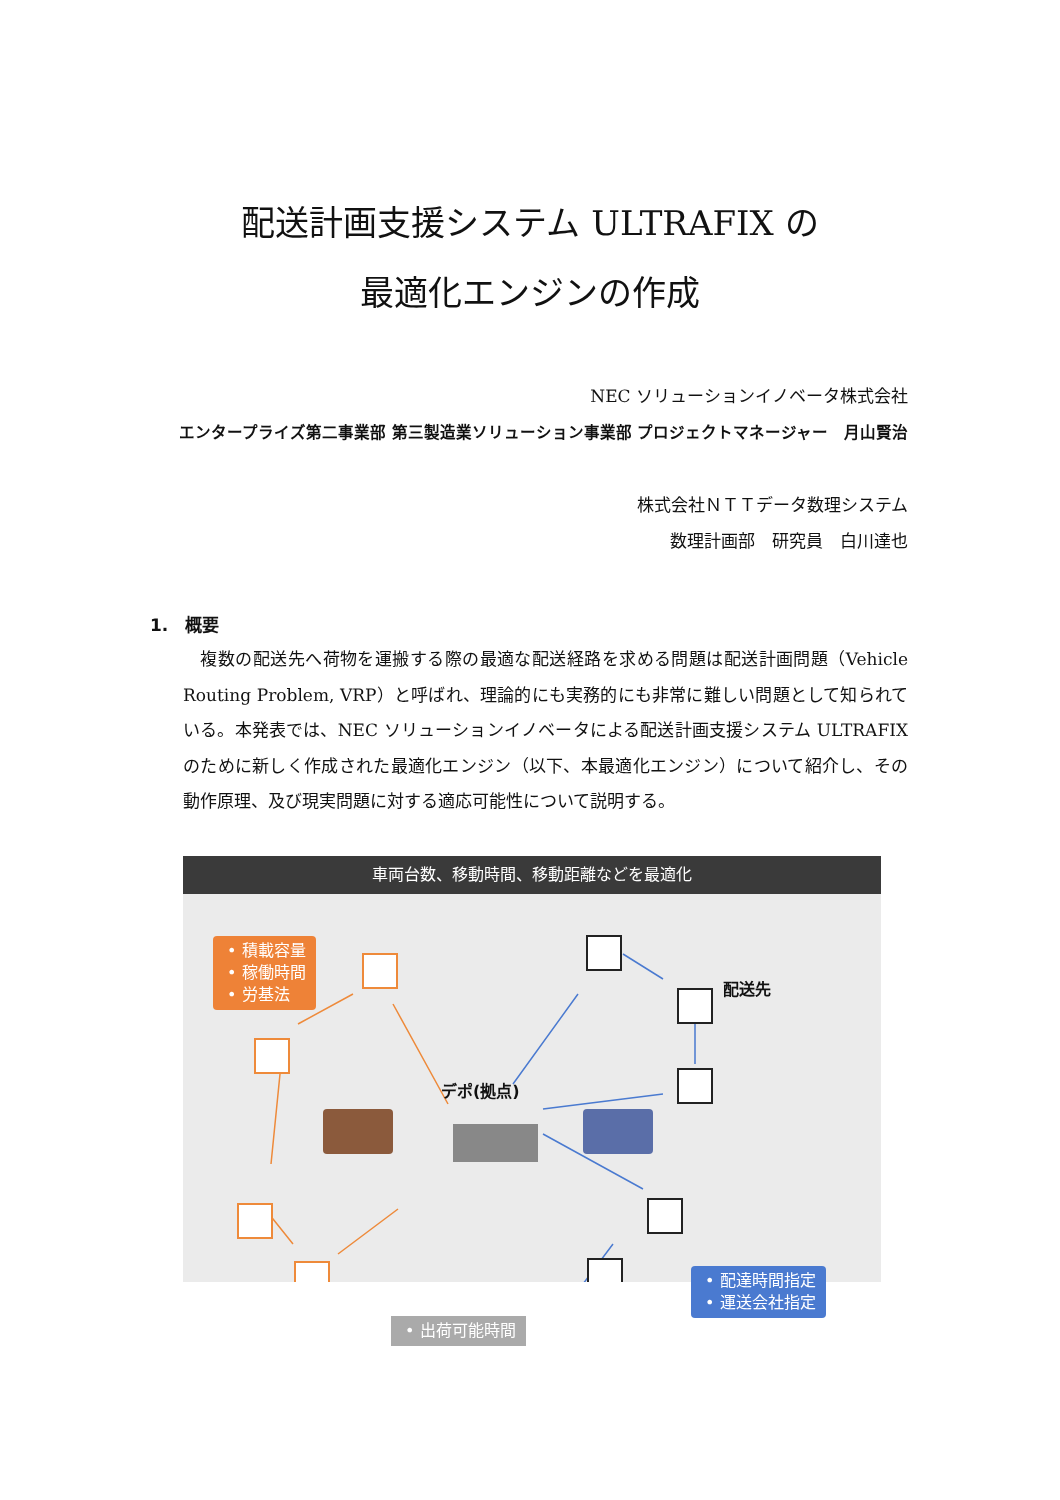配送計画支援システム ULTRAFIX の
最適化エンジンの作成
NEC ソリューションイノベータ株式会社
エンタープライズ第二事業部 第三製造業ソリューション事業部 プロジェクトマネージャー　月山賢治
株式会社ＮＴＴデータ数理システム
数理計画部　研究員　白川達也
1.　概要
　複数の配送先へ荷物を運搬する際の最適な配送経路を求める問題は配送計画問題（Vehicle Routing Problem, VRP）と呼ばれ、理論的にも実務的にも非常に難しい問題として知られている。本発表では、NEC ソリューションイノベータによる配送計画支援システム ULTRAFIX のために新しく作成された最適化エンジン（以下、本最適化エンジン）について紹介し、その動作原理、及び現実問題に対する適応可能性について説明する。
車両台数、移動時間、移動距離などを最適化
• 積載容量
• 稼働時間
• 労基法
配送先
デポ(拠点)
• 配達時間指定
• 運送会社指定
• 出荷可能時間